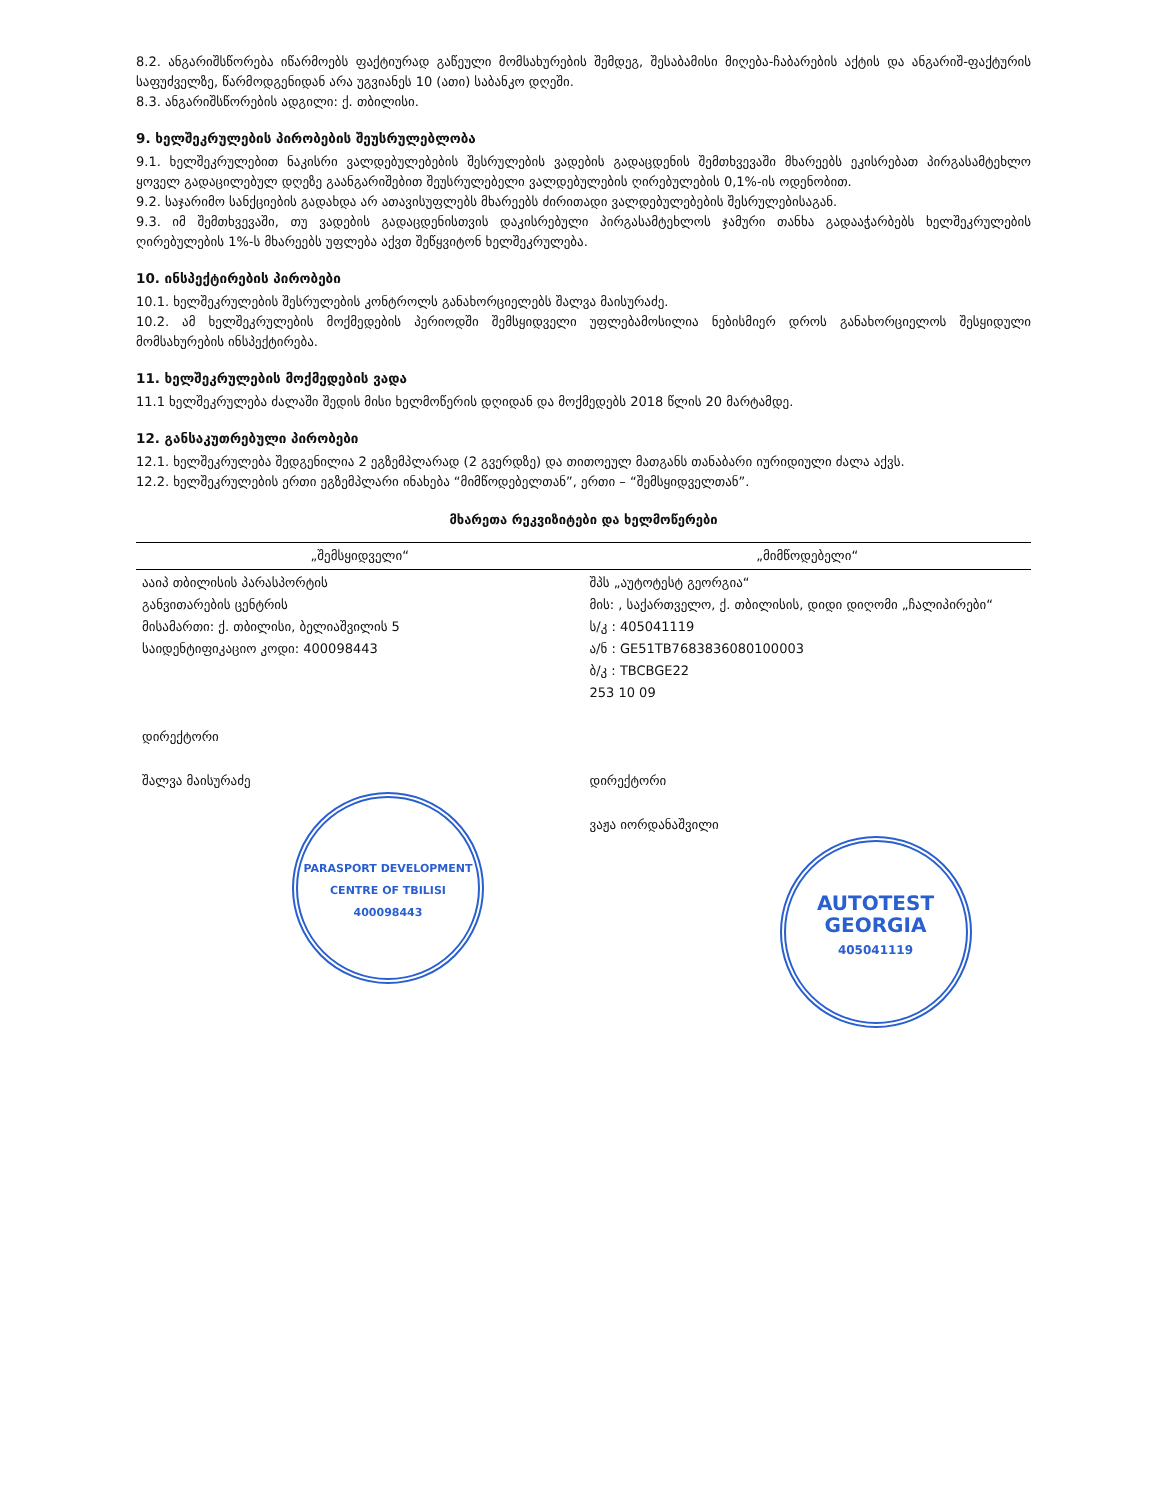8.2. ანგარიშსწორება იწარმოებს ფაქტიურად გაწეული მომსახურების შემდეგ, შესაბამისი მიღება-ჩაბარების აქტის და ანგარიშ-ფაქტურის საფუძველზე, წარმოდგენიდან არა უგვიანეს 10 (ათი) საბანკო დღეში.
8.3. ანგარიშსწორების ადგილი: ქ. თბილისი.
9. ხელშეკრულების პირობების შეუსრულებლობა
9.1. ხელშეკრულებით ნაკისრი ვალდებულებების შესრულების ვადების გადაცდენის შემთხვევაში მხარეებს ეკისრებათ პირგასამტეხლო ყოველ გადაცილებულ დღეზე გაანგარიშებით შეუსრულებელი ვალდებულების ღირებულების 0,1%-ის ოდენობით.
9.2. საჯარიმო სანქციების გადახდა არ ათავისუფლებს მხარეებს ძირითადი ვალდებულებების შესრულებისაგან.
9.3. იმ შემთხვევაში, თუ ვადების გადაცდენისთვის დაკისრებული პირგასამტეხლოს ჯამური თანხა გადააჭარბებს ხელშეკრულების ღირებულების 1%-ს მხარეებს უფლება აქვთ შეწყვიტონ ხელშეკრულება.
10. ინსპექტირების პირობები
10.1. ხელშეკრულების შესრულების კონტროლს განახორციელებს შალვა მაისურაძე.
10.2. ამ ხელშეკრულების მოქმედების პერიოდში შემსყიდველი უფლებამოსილია ნებისმიერ დროს განახორციელოს შესყიდული მომსახურების ინსპექტირება.
11. ხელშეკრულების მოქმედების ვადა
11.1 ხელშეკრულება ძალაში შედის მისი ხელმოწერის დღიდან და მოქმედებს 2018 წლის 20 მარტამდე.
12. განსაკუთრებული პირობები
12.1. ხელშეკრულება შედგენილია 2 ეგზემპლარად (2 გვერდზე) და თითოეულ მათგანს თანაბარი იურიდიული ძალა აქვს.
12.2. ხელშეკრულების ერთი ეგზემპლარი ინახება “მიმწოდებელთან”, ერთი – “შემსყიდველთან”.
მხარეთა რეკვიზიტები და ხელმოწერები
| „შემსყიდველი“ | „მიმწოდებელი“ |
| --- | --- |
| ააიპ თბილისის პარასპორტის განვითარების ცენტრის მისამართი: ქ. თბილისი, ბელიაშვილის 5 საიდენტიფიკაციო კოდი: 400098443 დირექტორი შალვა მაისურაძე PARASPORT DEVELOPMENT CENTRE OF TBILISI 400098443 | შპს „აუტოტესტ გეორგია“ მის: , საქართველო, ქ. თბილისის, დიდი დიღომი „ჩალიპირები“ ს/კ : 405041119 ა/ნ : GE51TB7683836080100003 ბ/კ : TBCBGE22 253 10 09 დირექტორი ვაჟა იორდანაშვილი AUTOTEST GEORGIA 405041119 |